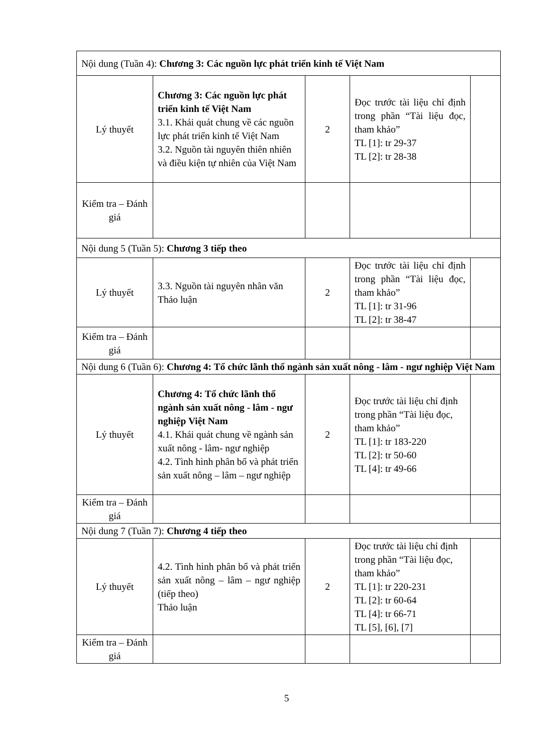| Nội dung (Tuần 4): Chương 3: Các nguồn lực phát triển kinh tế Việt Nam | | | | |
| Lý thuyết | Chương 3: Các nguồn lực phát triển kinh tế Việt Nam 3.1. Khái quát chung về các nguồn lực phát triển kinh tế Việt Nam 3.2. Nguồn tài nguyên thiên nhiên và điều kiện tự nhiên của Việt Nam | 2 | Đọc trước tài liệu chỉ định trong phần “Tài liệu đọc, tham khảo” TL [1]: tr 29-37 TL [2]: tr 28-38 | |
| Kiểm tra – Đánh giá | | | | |
| Nội dung 5 (Tuần 5): Chương 3 tiếp theo | | | | |
| Lý thuyết | 3.3. Nguồn tài nguyên nhân văn Thảo luận | 2 | Đọc trước tài liệu chỉ định trong phần “Tài liệu đọc, tham khảo” TL [1]: tr 31-96 TL [2]: tr 38-47 | |
| Kiểm tra – Đánh giá | | | | |
| Nội dung 6 (Tuần 6): Chương 4: Tổ chức lãnh thổ ngành sản xuất nông - lâm - ngư nghiệp Việt Nam | | | | |
| Lý thuyết | Chương 4: Tổ chức lãnh thổ ngành sản xuất nông - lâm - ngư nghiệp Việt Nam 4.1. Khái quát chung về ngành sản xuất nông - lâm- ngư nghiệp 4.2. Tình hình phân bổ và phát triển sản xuất nông – lâm – ngư nghiệp | 2 | Đọc trước tài liệu chỉ định trong phần “Tài liệu đọc, tham khảo” TL [1]: tr 183-220 TL [2]: tr 50-60 TL [4]: tr 49-66 | |
| Kiểm tra – Đánh giá | | | | |
| Nội dung 7 (Tuần 7): Chương 4 tiếp theo | | | | |
| Lý thuyết | 4.2. Tình hình phân bổ và phát triển sản xuất nông – lâm – ngư nghiệp (tiếp theo) Thảo luận | 2 | Đọc trước tài liệu chỉ định trong phần “Tài liệu đọc, tham khảo” TL [1]: tr 220-231 TL [2]: tr 60-64 TL [4]: tr 66-71 TL [5], [6], [7] | |
| Kiểm tra – Đánh giá | | | | |
5